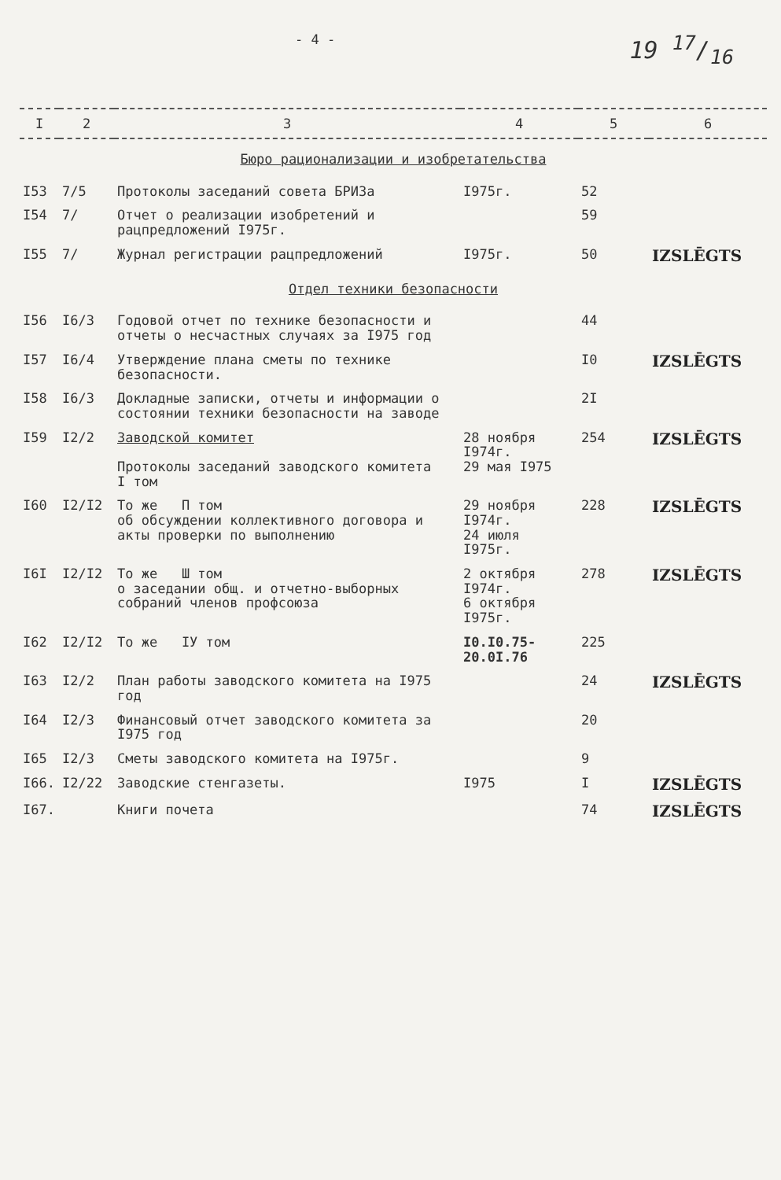- 4 -
19 17/16
| I | 2 | 3 | 4 | 5 | 6 |
| --- | --- | --- | --- | --- | --- |
| Бюро рационализации и изобретательства | | | | | |
| I53 | 7/5 | Протоколы заседаний совета БРИЗа | I975г. | 52 | |
| I54 | 7/ | Отчет о реализации изобретений и рацпредложений I975г. | | 59 | |
| I55 | 7/ | Журнал регистрации рацпредложений | I975г. | 50 | IZSLĒGTS |
| Отдел техники безопасности | | | | | |
| I56 | I6/3 | Годовой отчет по технике безопасности и отчеты о несчастных случаях за I975 год | | 44 | |
| I57 | I6/4 | Утверждение плана сметы по технике безопасности. | | I0 | IZSLĒGTS |
| I58 | I6/3 | Докладные записки, отчеты и информации о состоянии техники безопасности на заводе | | 2I | |
| I59 | I2/2 | Заводской комитет Протоколы заседаний заводского комитета I том | 28 ноября I974г. 29 мая I975 | 254 | IZSLĒGTS |
| I60 | I2/I2 | То же П том об обсуждении коллективного договора и акты проверки по выполнению | 29 ноября I974г. 24 июля I975г. | 228 | IZSLĒGTS |
| I6I | I2/I2 | То же Ш том о заседании общ. и отчетно-выборных собраний членов профсоюза | 2 октября I974г. 6 октября I975г. | 278 | IZSLĒGTS |
| I62 | I2/I2 | То же IУ том | I0.I0.75- 20.0I.76 | 225 | |
| I63 | I2/2 | План работы заводского комитета на I975 год | | 24 | IZSLĒGTS |
| I64 | I2/3 | Финансовый отчет заводского комитета за I975 год | | 20 | |
| I65 | I2/3 | Сметы заводского комитета на I975г. | | 9 | |
| I66. | I2/22 | Заводские стенгазеты. | I975 | I | IZSLĒGTS |
| I67. | | Книги почета | | 74 | IZSLĒGTS |